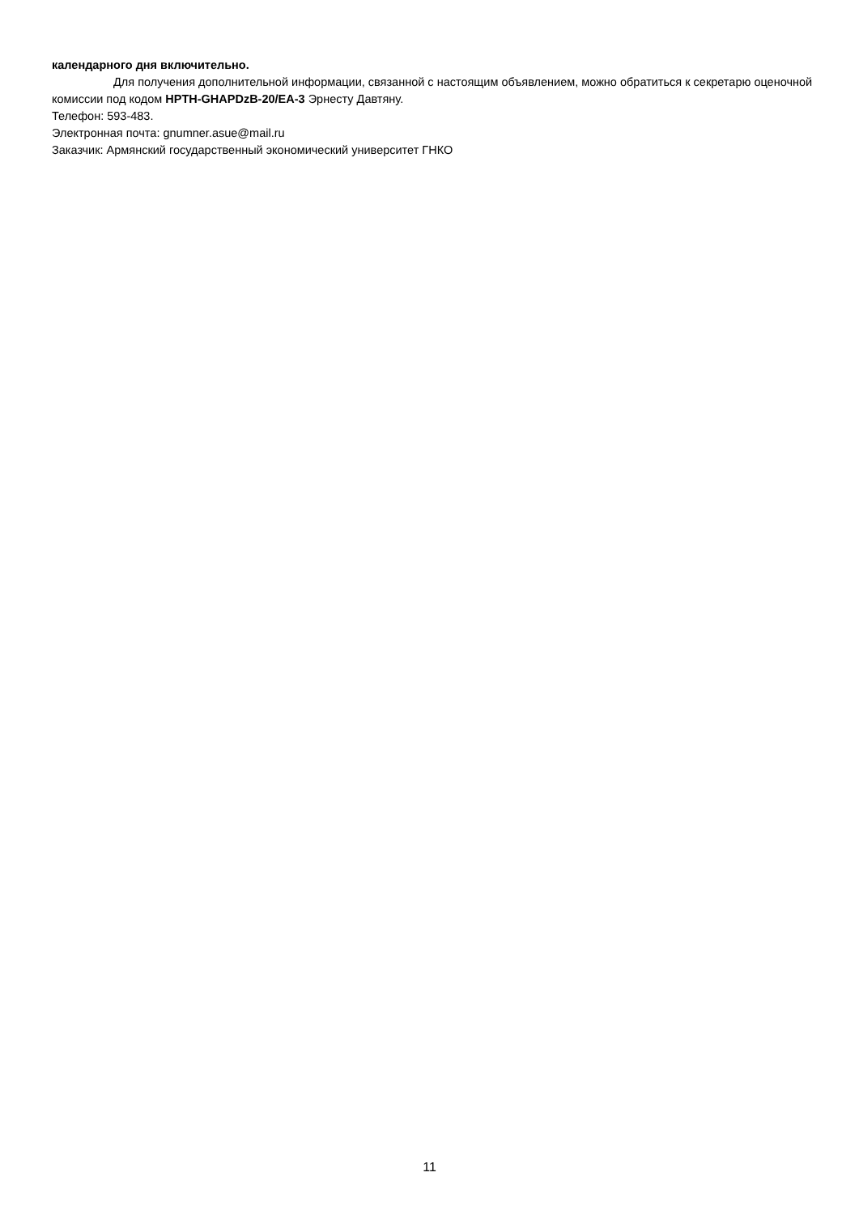календарного дня включительно.
Для получения дополнительной информации, связанной с настоящим объявлением, можно обратиться к секретарю оценочной комиссии под кодом HPTH-GHAPDzB-20/EA-3 Эрнесту Давтяну.
Телефон: 593-483.
Электронная почта: gnumner.asue@mail.ru
Заказчик: Армянский государственный экономический университет ГНКО
11